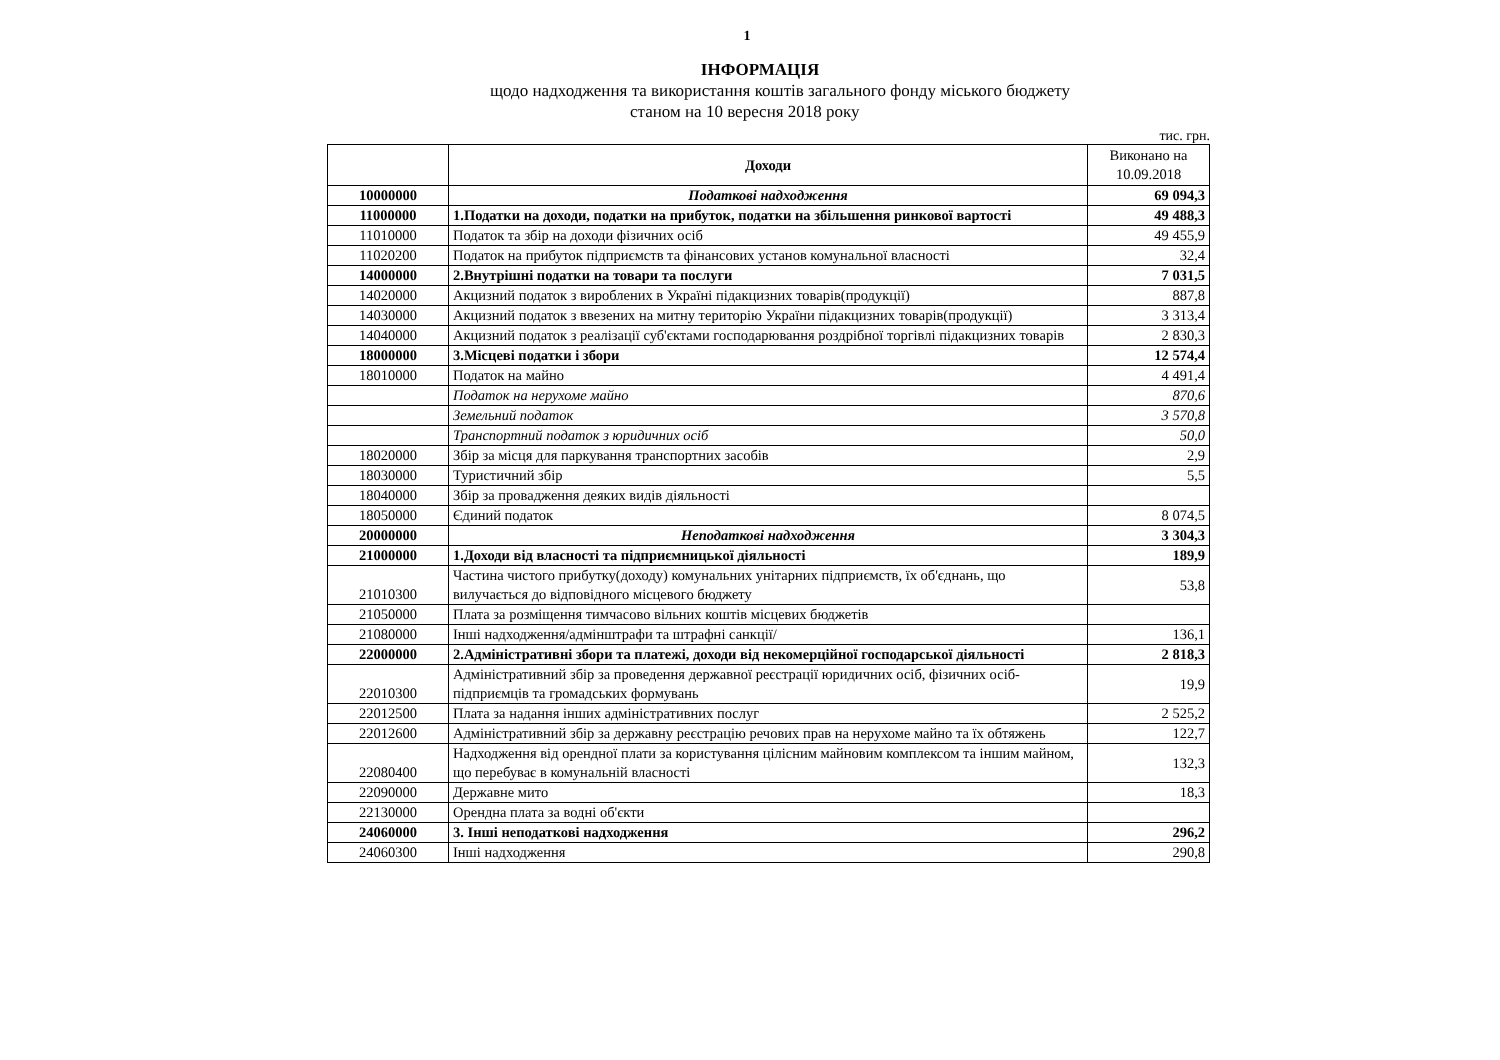1
ІНФОРМАЦІЯ
щодо надходження та використання коштів загального фонду міського бюджету
станом на 10 вересня 2018 року
тис. грн.
| | Доходи | Виконано на 10.09.2018 |
| --- | --- | --- |
| 10000000 | Податкові надходження | 69 094,3 |
| 11000000 | 1.Податки на доходи, податки на прибуток, податки на збільшення ринкової вартості | 49 488,3 |
| 11010000 | Податок та збір на доходи фізичних осіб | 49 455,9 |
| 11020200 | Податок на прибуток підприємств та фінансових установ комунальної власності | 32,4 |
| 14000000 | 2.Внутрішні податки на товари та послуги | 7 031,5 |
| 14020000 | Акцизний податок з вироблених в Україні підакцизних товарів(продукції) | 887,8 |
| 14030000 | Акцизний податок з ввезених на митну територію України підакцизних товарів(продукції) | 3 313,4 |
| 14040000 | Акцизний податок з реалізації суб'єктами господарювання роздрібної торгівлі підакцизних товарів | 2 830,3 |
| 18000000 | 3.Місцеві податки і збори | 12 574,4 |
| 18010000 | Податок на майно | 4 491,4 |
| | Податок на нерухоме майно | 870,6 |
| | Земельний податок | 3 570,8 |
| | Транспортний податок з юридичних осіб | 50,0 |
| 18020000 | Збір за місця для паркування транспортних засобів | 2,9 |
| 18030000 | Туристичний збір | 5,5 |
| 18040000 | Збір за провадження деяких видів діяльності | |
| 18050000 | Єдиний податок | 8 074,5 |
| 20000000 | Неподаткові надходження | 3 304,3 |
| 21000000 | 1.Доходи від власності та підприємницької діяльності | 189,9 |
| 21010300 | Частина чистого прибутку(доходу) комунальних унітарних підприємств, їх об'єднань, що вилучається до відповідного місцевого бюджету | 53,8 |
| 21050000 | Плата за розміщення тимчасово вільних коштів місцевих бюджетів | |
| 21080000 | Інші надходження/адмінштрафи та штрафні санкції/ | 136,1 |
| 22000000 | 2.Адміністративні збори та платежі, доходи від некомерційної господарської діяльності | 2 818,3 |
| 22010300 | Адміністративний збір за проведення державної реєстрації юридичних осіб, фізичних осіб-підприємців та громадських формувань | 19,9 |
| 22012500 | Плата за надання інших адміністративних послуг | 2 525,2 |
| 22012600 | Адміністративний збір за державну реєстрацію речових прав на нерухоме майно та їх обтяжень | 122,7 |
| 22080400 | Надходження від орендної плати за користування цілісним майновим комплексом та іншим майном, що перебуває в комунальній власності | 132,3 |
| 22090000 | Державне мито | 18,3 |
| 22130000 | Орендна плата за водні об'єкти | |
| 24060000 | 3. Інші неподаткові надходження | 296,2 |
| 24060300 | Інші надходження | 290,8 |